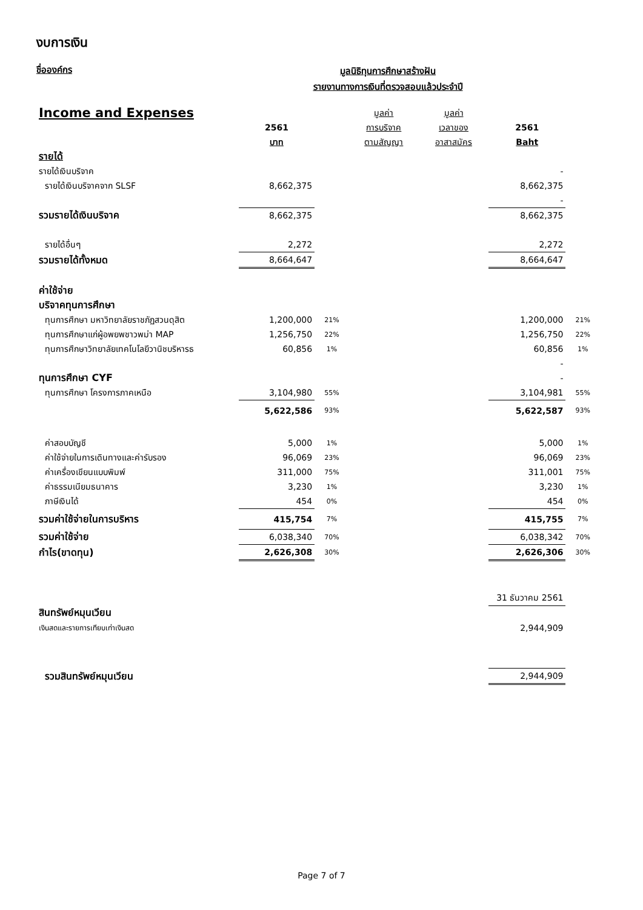งบการเงิน
ชื่อองค์กร
มูลนิธิทุนการศึกษาสร้างฝัน
รายงานทางการเงินที่ตรวจสอบแล้วประจำปี
| Income and Expenses | | | มูลค่า | มูลค่า | | |
| | 2561 | | การบริจาค | เวลาของ | 2561 | |
| | บาท | | ตามสัญญา | อาสาสมัคร | Baht | |
| รายได้ | | | | | | |
| รายได้เงินบริจาค | | | | | - | |
| รายได้เงินบริจาคจาก SLSF | 8,662,375 | | | | 8,662,375 | |
| | | | | | - | |
| รวมรายได้เงินบริจาค | 8,662,375 | | | | 8,662,375 | |
| รายได้อื่นๆ | 2,272 | | | | 2,272 | |
| รวมรายได้ทั้งหมด | 8,664,647 | | | | 8,664,647 | |
| ค่าใช้จ่าย | | | | | | |
| บริจาคทุนการศึกษา | | | | | | |
| ทุนการศึกษา มหาวิทยาลัยราชภัฏสวนดุสิต | 1,200,000 | 21% | | | 1,200,000 | 21% |
| ทุนการศึกษาแก่ผู้อพยพชาวพม่า MAP | 1,256,750 | 22% | | | 1,256,750 | 22% |
| ทุนการศึกษาวิทยาลัยเทคโนโลยีวานิชบริหารธ | 60,856 | 1% | | | 60,856 | 1% |
| | | | | | - | |
| ทุนการศึกษา CYF | | | | | - | |
| ทุนการศึกษา โครงการภาคเหนือ | 3,104,980 | 55% | | | 3,104,981 | 55% |
| | 5,622,586 | 93% | | | 5,622,587 | 93% |
| ค่าสอบบัญชี | 5,000 | 1% | | | 5,000 | 1% |
| ค่าใช้จ่ายในการเดินทางและค่ารับรอง | 96,069 | 23% | | | 96,069 | 23% |
| ค่าเครื่องเขียนแบบพิมพ์ | 311,000 | 75% | | | 311,001 | 75% |
| ค่าธรรมเนียมธนาคาร | 3,230 | 1% | | | 3,230 | 1% |
| ภาษีเงินได้ | 454 | 0% | | | 454 | 0% |
| รวมค่าใช้จ่ายในการบริหาร | 415,754 | 7% | | | 415,755 | 7% |
| รวมค่าใช้จ่าย | 6,038,340 | 70% | | | 6,038,342 | 70% |
| กำไร(ขาดทุน) | 2,626,308 | 30% | | | 2,626,306 | 30% |
| | | | | | 31 ธันวาคม 2561 | |
| สินทรัพย์หมุนเวียน | | | | | | |
| เงินสดและรายการเทียบเท่าเงินสด | | | | | 2,944,909 | |
| รวมสินทรัพย์หมุนเวียน | | | | | 2,944,909 | |
Page 7 of 7